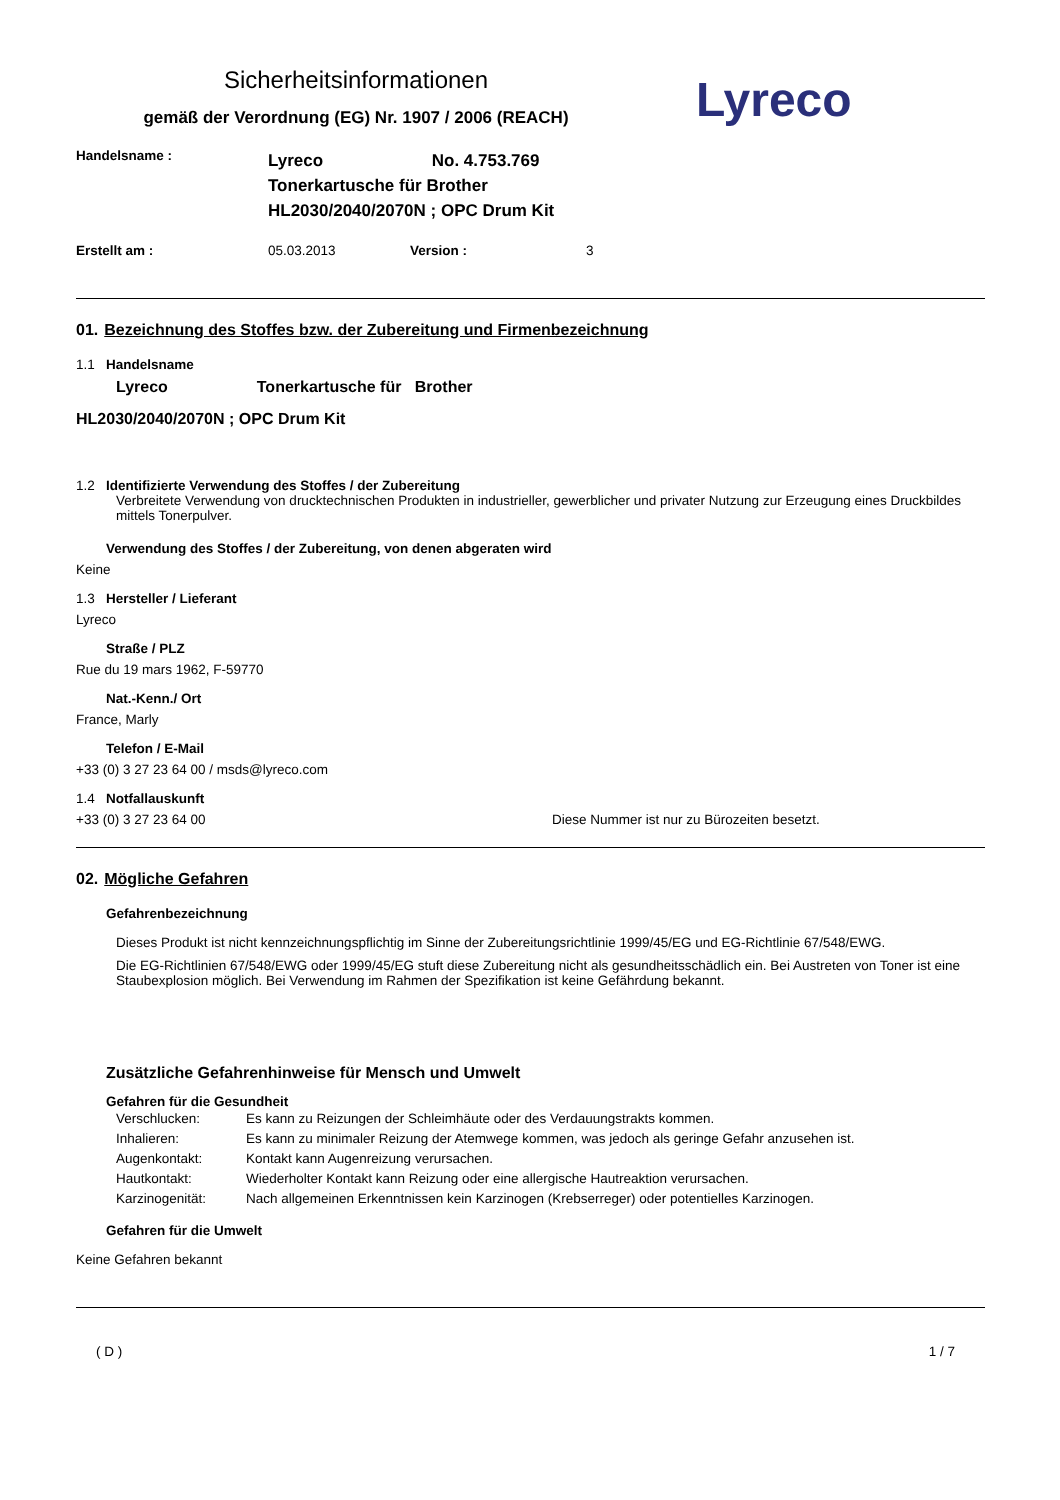Sicherheitsinformationen
gemäß der Verordnung (EG) Nr. 1907 / 2006 (REACH)
Lyreco
Handelsname :
Lyreco No. 4.753.769
Tonerkartusche für Brother
HL2030/2040/2070N ; OPC Drum Kit
Erstellt am : 05.03.2013 Version : 3
01. Bezeichnung des Stoffes bzw. der Zubereitung und Firmenbezeichnung
1.1 Handelsname
Lyreco Tonerkartusche für Brother
HL2030/2040/2070N ; OPC Drum Kit
1.2 Identifizierte Verwendung des Stoffes / der Zubereitung
Verbreitete Verwendung von drucktechnischen Produkten in industrieller, gewerblicher und privater Nutzung zur Erzeugung eines Druckbildes mittels Tonerpulver.
Verwendung des Stoffes / der Zubereitung, von denen abgeraten wird
Keine
1.3 Hersteller / Lieferant
Lyreco
Straße / PLZ
Rue du 19 mars 1962, F-59770
Nat.-Kenn./ Ort
France, Marly
Telefon / E-Mail
+33 (0) 3 27 23 64 00 / msds@lyreco.com
1.4 Notfallauskunft
+33 (0) 3 27 23 64 00 Diese Nummer ist nur zu Bürozeiten besetzt.
02. Mögliche Gefahren
Gefahrenbezeichnung
Dieses Produkt ist nicht kennzeichnungspflichtig im Sinne der Zubereitungsrichtlinie 1999/45/EG und EG-Richtlinie 67/548/EWG.
Die EG-Richtlinien 67/548/EWG oder 1999/45/EG stuft diese Zubereitung nicht als gesundheitsschädlich ein. Bei Austreten von Toner ist eine Staubexplosion möglich. Bei Verwendung im Rahmen der Spezifikation ist keine Gefährdung bekannt.
Zusätzliche Gefahrenhinweise für Mensch und Umwelt
Gefahren für die Gesundheit
Verschlucken: Es kann zu Reizungen der Schleimhäute oder des Verdauungstrakts kommen.
Inhalieren: Es kann zu minimaler Reizung der Atemwege kommen, was jedoch als geringe Gefahr anzusehen ist.
Augenkontakt: Kontakt kann Augenreizung verursachen.
Hautkontakt: Wiederholter Kontakt kann Reizung oder eine allergische Hautreaktion verursachen.
Karzinogenität: Nach allgemeinen Erkenntnissen kein Karzinogen (Krebserreger) oder potentielles Karzinogen.
Gefahren für die Umwelt
Keine Gefahren bekannt
( D ) 1 / 7